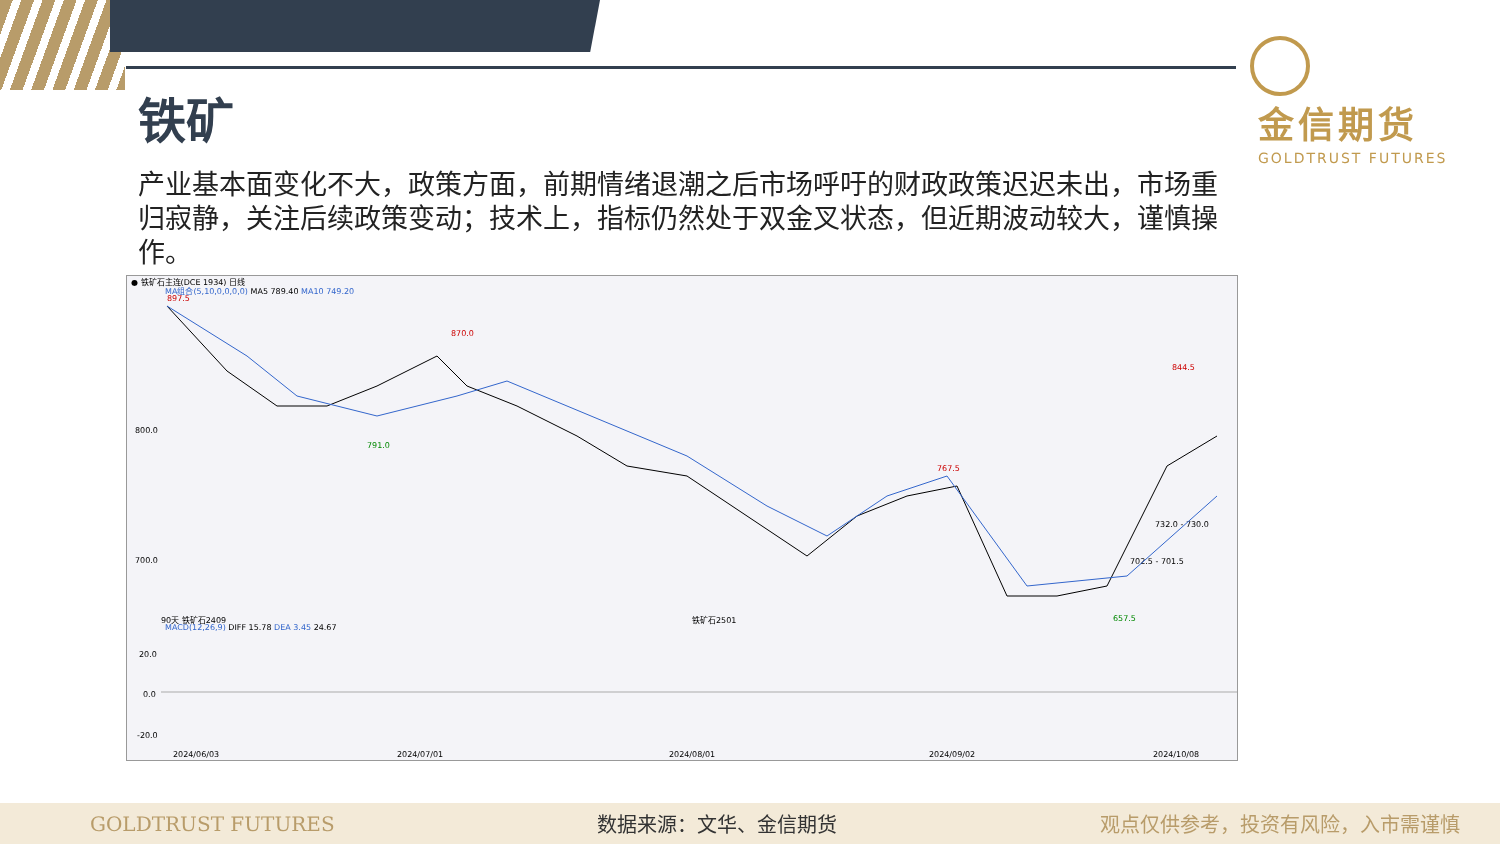金信期货 GOLDTRUST FUTURES
铁矿
产业基本面变化不大，政策方面，前期情绪退潮之后市场呼吁的财政政策迟迟未出，市场重归寂静，关注后续政策变动；技术上，指标仍然处于双金叉状态，但近期波动较大，谨慎操作。
● 铁矿石主连(DCE 1934) 日线
MA组合(5,10,0,0,0,0) MA5 789.40 MA10 749.20
897.5
870.0
791.0
800.0
700.0
767.5
844.5
732.0 - 730.0
702.5 - 701.5
657.5
90天 铁矿石2409 铁矿石2501
MACD(12,26,9) DIFF 15.78 DEA 3.45 24.67
20.0
0.0
-20.0
2024/06/03 2024/07/01 2024/08/01 2024/09/02 2024/10/08
GOLDTRUST FUTURES 数据来源：文华、金信期货 观点仅供参考，投资有风险，入市需谨慎